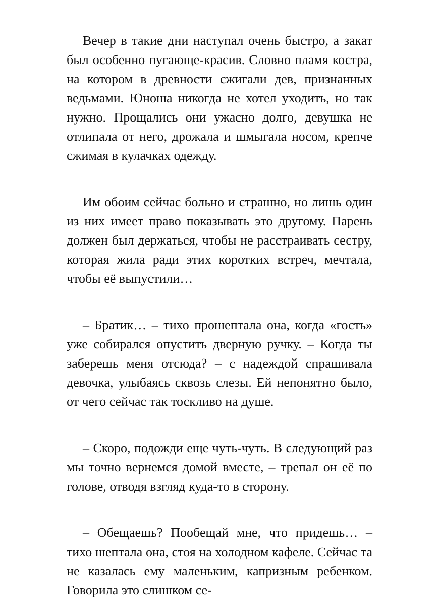Вечер в такие дни наступал очень быстро, а закат был особенно пугающе-красив. Словно пламя костра, на котором в древности сжигали дев, признанных ведьмами. Юноша никогда не хотел уходить, но так нужно. Прощались они ужасно долго, девушка не отлипала от него, дрожала и шмыгала носом, крепче сжимая в кулачках одежду.
Им обоим сейчас больно и страшно, но лишь один из них имеет право показывать это другому. Парень должен был держаться, чтобы не расстраивать сестру, которая жила ради этих коротких встреч, мечтала, чтобы её выпустили…
– Братик… – тихо прошептала она, когда «гость» уже собирался опустить дверную ручку. – Когда ты заберешь меня отсюда? – с надеждой спрашивала девочка, улыбаясь сквозь слезы. Ей непонятно было, от чего сейчас так тоскливо на душе.
– Скоро, подожди еще чуть-чуть. В следующий раз мы точно вернемся домой вместе, – трепал он её по голове, отводя взгляд куда-то в сторону.
– Обещаешь? Пообещай мне, что придешь… – тихо шептала она, стоя на холодном кафеле. Сейчас та не казалась ему маленьким, капризным ребенком. Говорила это слишком се-